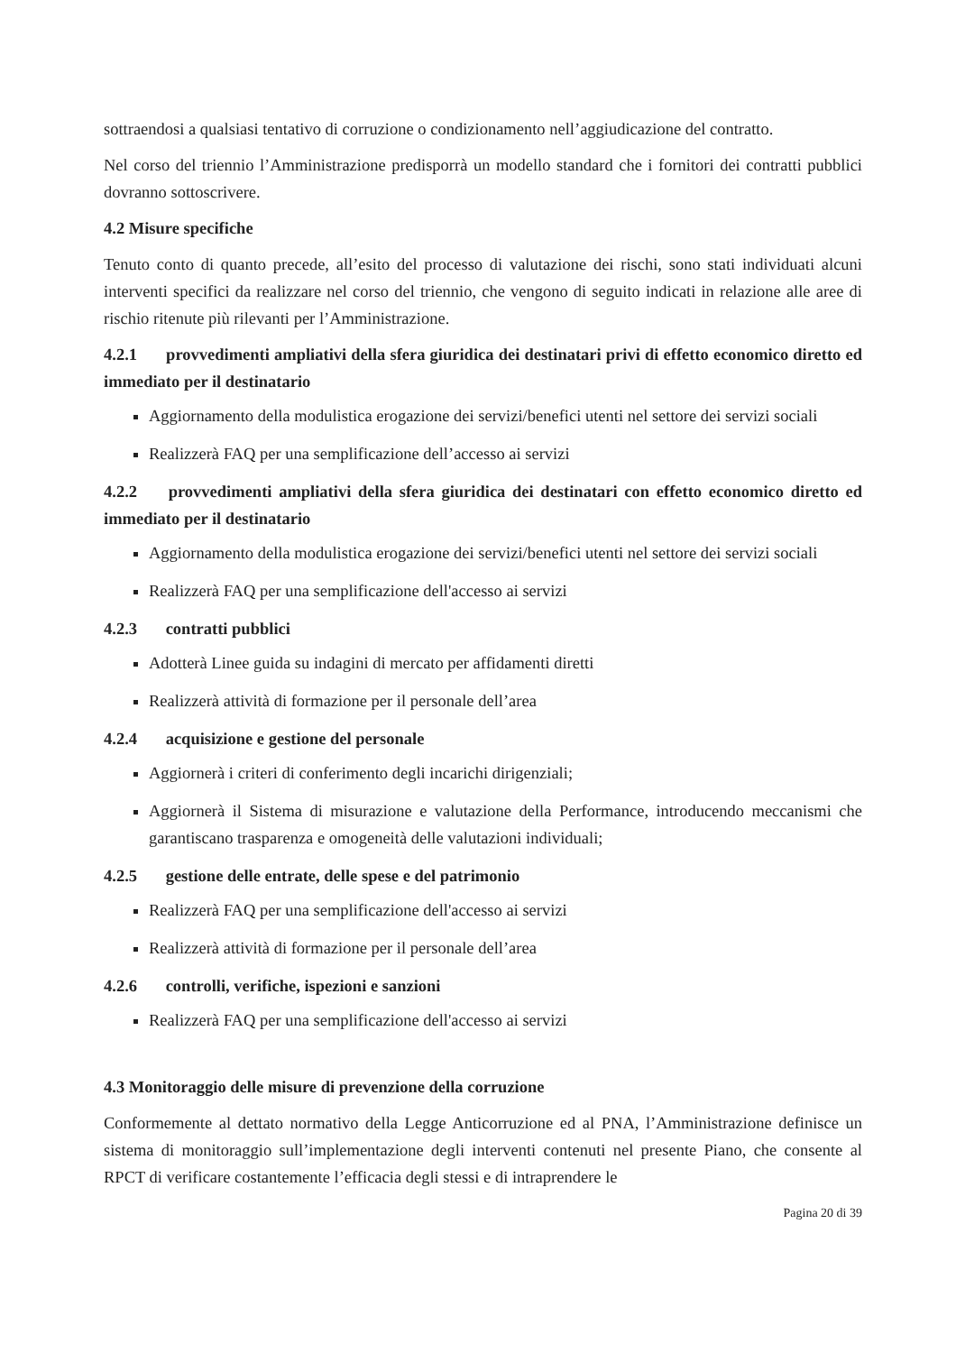sottraendosi a qualsiasi tentativo di corruzione o condizionamento nell’aggiudicazione del contratto.
Nel corso del triennio l’Amministrazione predisporrà un modello standard che i fornitori dei contratti pubblici dovranno sottoscrivere.
4.2 Misure specifiche
Tenuto conto di quanto precede, all’esito del processo di valutazione dei rischi, sono stati individuati alcuni interventi specifici da realizzare nel corso del triennio, che vengono di seguito indicati in relazione alle aree di rischio ritenute più rilevanti per l’Amministrazione.
4.2.1 provvedimenti ampliativi della sfera giuridica dei destinatari privi di effetto economico diretto ed immediato per il destinatario
Aggiornamento della modulistica erogazione dei servizi/benefici utenti nel settore dei servizi sociali
Realizzerà FAQ per una semplificazione dell’accesso ai servizi
4.2.2 provvedimenti ampliativi della sfera giuridica dei destinatari con effetto economico diretto ed immediato per il destinatario
Aggiornamento della modulistica erogazione dei servizi/benefici utenti nel settore dei servizi sociali
Realizzerà FAQ per una semplificazione dell'accesso ai servizi
4.2.3 contratti pubblici
Adotterà Linee guida su indagini di mercato per affidamenti diretti
Realizzerà attività di formazione per il personale dell’area
4.2.4 acquisizione e gestione del personale
Aggiornerà i criteri di conferimento degli incarichi dirigenziali;
Aggiornerà il Sistema di misurazione e valutazione della Performance, introducendo meccanismi che garantiscano trasparenza e omogeneità delle valutazioni individuali;
4.2.5 gestione delle entrate, delle spese e del patrimonio
Realizzerà FAQ per una semplificazione dell'accesso ai servizi
Realizzerà attività di formazione per il personale dell’area
4.2.6 controlli, verifiche, ispezioni e sanzioni
Realizzerà FAQ per una semplificazione dell'accesso ai servizi
4.3 Monitoraggio delle misure di prevenzione della corruzione
Conformemente al dettato normativo della Legge Anticorruzione ed al PNA, l’Amministrazione definisce un sistema di monitoraggio sull’implementazione degli interventi contenuti nel presente Piano, che consente al RPCT di verificare costantemente l’efficacia degli stessi e di intraprendere le
Pagina 20 di 39